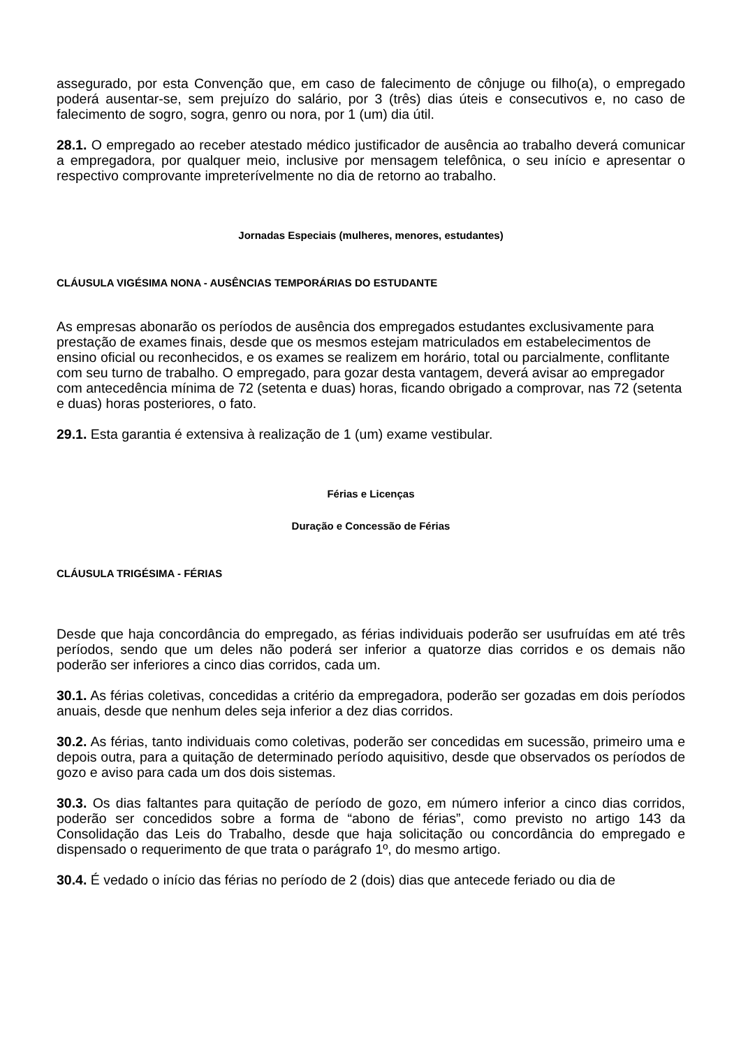assegurado, por esta Convenção que, em caso de falecimento de cônjuge ou filho(a), o empregado poderá ausentar-se, sem prejuízo do salário, por 3 (três) dias úteis e consecutivos e, no caso de falecimento de sogro, sogra, genro ou nora, por 1 (um) dia útil.
28.1. O empregado ao receber atestado médico justificador de ausência ao trabalho deverá comunicar a empregadora, por qualquer meio, inclusive por mensagem telefônica, o seu início e apresentar o respectivo comprovante impreterívelmente no dia de retorno ao trabalho.
Jornadas Especiais (mulheres, menores, estudantes)
CLÁUSULA VIGÉSIMA NONA - AUSÊNCIAS TEMPORÁRIAS DO ESTUDANTE
As empresas abonarão os períodos de ausência dos empregados estudantes exclusivamente para prestação de exames finais, desde que os mesmos estejam matriculados em estabelecimentos de ensino oficial ou reconhecidos, e os exames se realizem em horário, total ou parcialmente, conflitante com seu turno de trabalho. O empregado, para gozar desta vantagem, deverá avisar ao empregador com antecedência mínima de 72 (setenta e duas) horas, ficando obrigado a comprovar, nas 72 (setenta e duas) horas posteriores, o fato.
29.1. Esta garantia é extensiva à realização de 1 (um) exame vestibular.
Férias e Licenças
Duração e Concessão de Férias
CLÁUSULA TRIGÉSIMA - FÉRIAS
Desde que haja concordância do empregado, as férias individuais poderão ser usufruídas em até três períodos, sendo que um deles não poderá ser inferior a quatorze dias corridos e os demais não poderão ser inferiores a cinco dias corridos, cada um.
30.1. As férias coletivas, concedidas a critério da empregadora, poderão ser gozadas em dois períodos anuais, desde que nenhum deles seja inferior a dez dias corridos.
30.2. As férias, tanto individuais como coletivas, poderão ser concedidas em sucessão, primeiro uma e depois outra, para a quitação de determinado período aquisitivo, desde que observados os períodos de gozo e aviso para cada um dos dois sistemas.
30.3. Os dias faltantes para quitação de período de gozo, em número inferior a cinco dias corridos, poderão ser concedidos sobre a forma de “abono de férias”, como previsto no artigo 143 da Consolidação das Leis do Trabalho, desde que haja solicitação ou concordância do empregado e dispensado o requerimento de que trata o parágrafo 1º, do mesmo artigo.
30.4. É vedado o início das férias no período de 2 (dois) dias que antecede feriado ou dia de